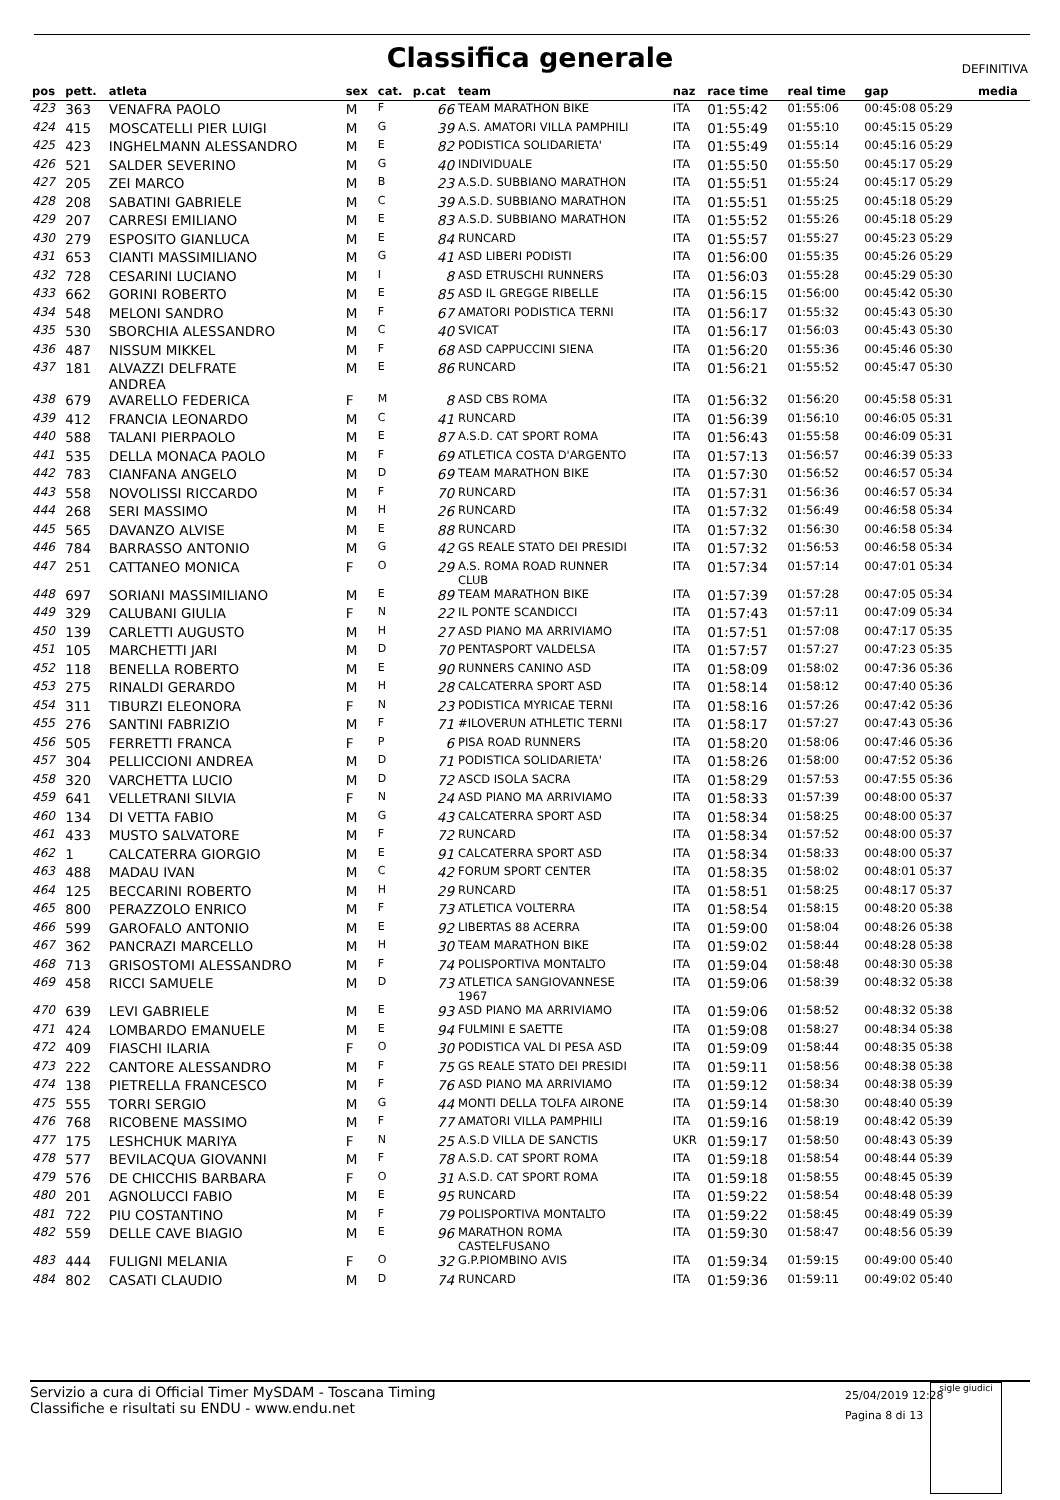Classifica generale
DEFINITIVA
| pos | pett. | atleta | sex | cat. | p.cat | team | naz | race time | real time | gap | media |
| --- | --- | --- | --- | --- | --- | --- | --- | --- | --- | --- | --- |
| 423 | 363 | VENAFRA PAOLO | M | F | 66 | TEAM MARATHON BIKE | ITA | 01:55:42 | 01:55:06 | 00:45:08 05:29 | |
| 424 | 415 | MOSCATELLI PIER LUIGI | M | G | 39 | A.S. AMATORI VILLA PAMPHILI | ITA | 01:55:49 | 01:55:10 | 00:45:15 05:29 | |
| 425 | 423 | INGHELMANN ALESSANDRO | M | E | 82 | PODISTICA SOLIDARIETA' | ITA | 01:55:49 | 01:55:14 | 00:45:16 05:29 | |
| 426 | 521 | SALDER SEVERINO | M | G | 40 | INDIVIDUALE | ITA | 01:55:50 | 01:55:50 | 00:45:17 05:29 | |
| 427 | 205 | ZEI MARCO | M | B | 23 | A.S.D. SUBBIANO MARATHON | ITA | 01:55:51 | 01:55:24 | 00:45:17 05:29 | |
| 428 | 208 | SABATINI GABRIELE | M | C | 39 | A.S.D. SUBBIANO MARATHON | ITA | 01:55:51 | 01:55:25 | 00:45:18 05:29 | |
| 429 | 207 | CARRESI EMILIANO | M | E | 83 | A.S.D. SUBBIANO MARATHON | ITA | 01:55:52 | 01:55:26 | 00:45:18 05:29 | |
| 430 | 279 | ESPOSITO GIANLUCA | M | E | 84 | RUNCARD | ITA | 01:55:57 | 01:55:27 | 00:45:23 05:29 | |
| 431 | 653 | CIANTI MASSIMILIANO | M | G | 41 | ASD LIBERI PODISTI | ITA | 01:56:00 | 01:55:35 | 00:45:26 05:29 | |
| 432 | 728 | CESARINI LUCIANO | M | I | 8 | ASD ETRUSCHI RUNNERS | ITA | 01:56:03 | 01:55:28 | 00:45:29 05:30 | |
| 433 | 662 | GORINI ROBERTO | M | E | 85 | ASD IL GREGGE RIBELLE | ITA | 01:56:15 | 01:56:00 | 00:45:42 05:30 | |
| 434 | 548 | MELONI SANDRO | M | F | 67 | AMATORI PODISTICA TERNI | ITA | 01:56:17 | 01:55:32 | 00:45:43 05:30 | |
| 435 | 530 | SBORCHIA ALESSANDRO | M | C | 40 | SVICAT | ITA | 01:56:17 | 01:56:03 | 00:45:43 05:30 | |
| 436 | 487 | NISSUM MIKKEL | M | F | 68 | ASD CAPPUCCINI SIENA | ITA | 01:56:20 | 01:55:36 | 00:45:46 05:30 | |
| 437 | 181 | ALVAZZI DELFRATE ANDREA | M | E | 86 | RUNCARD | ITA | 01:56:21 | 01:55:52 | 00:45:47 05:30 | |
| 438 | 679 | AVARELLO FEDERICA | F | M | 8 | ASD CBS ROMA | ITA | 01:56:32 | 01:56:20 | 00:45:58 05:31 | |
| 439 | 412 | FRANCIA LEONARDO | M | C | 41 | RUNCARD | ITA | 01:56:39 | 01:56:10 | 00:46:05 05:31 | |
| 440 | 588 | TALANI PIERPAOLO | M | E | 87 | A.S.D. CAT SPORT ROMA | ITA | 01:56:43 | 01:55:58 | 00:46:09 05:31 | |
| 441 | 535 | DELLA MONACA PAOLO | M | F | 69 | ATLETICA COSTA D'ARGENTO | ITA | 01:57:13 | 01:56:57 | 00:46:39 05:33 | |
| 442 | 783 | CIANFANA ANGELO | M | D | 69 | TEAM MARATHON BIKE | ITA | 01:57:30 | 01:56:52 | 00:46:57 05:34 | |
| 443 | 558 | NOVOLISSI RICCARDO | M | F | 70 | RUNCARD | ITA | 01:57:31 | 01:56:36 | 00:46:57 05:34 | |
| 444 | 268 | SERI MASSIMO | M | H | 26 | RUNCARD | ITA | 01:57:32 | 01:56:49 | 00:46:58 05:34 | |
| 445 | 565 | DAVANZO ALVISE | M | E | 88 | RUNCARD | ITA | 01:57:32 | 01:56:30 | 00:46:58 05:34 | |
| 446 | 784 | BARRASSO ANTONIO | M | G | 42 | GS REALE STATO DEI PRESIDI | ITA | 01:57:32 | 01:56:53 | 00:46:58 05:34 | |
| 447 | 251 | CATTANEO MONICA | F | O | 29 | A.S. ROMA ROAD RUNNER CLUB | ITA | 01:57:34 | 01:57:14 | 00:47:01 05:34 | |
| 448 | 697 | SORIANI MASSIMILIANO | M | E | 89 | TEAM MARATHON BIKE | ITA | 01:57:39 | 01:57:28 | 00:47:05 05:34 | |
| 449 | 329 | CALUBANI GIULIA | F | N | 22 | IL PONTE SCANDICCI | ITA | 01:57:43 | 01:57:11 | 00:47:09 05:34 | |
| 450 | 139 | CARLETTI AUGUSTO | M | H | 27 | ASD PIANO MA ARRIVIAMO | ITA | 01:57:51 | 01:57:08 | 00:47:17 05:35 | |
| 451 | 105 | MARCHETTI JARI | M | D | 70 | PENTASPORT VALDELSA | ITA | 01:57:57 | 01:57:27 | 00:47:23 05:35 | |
| 452 | 118 | BENELLA ROBERTO | M | E | 90 | RUNNERS CANINO ASD | ITA | 01:58:09 | 01:58:02 | 00:47:36 05:36 | |
| 453 | 275 | RINALDI GERARDO | M | H | 28 | CALCATERRA SPORT ASD | ITA | 01:58:14 | 01:58:12 | 00:47:40 05:36 | |
| 454 | 311 | TIBURZI ELEONORA | F | N | 23 | PODISTICA MYRICAE TERNI | ITA | 01:58:16 | 01:57:26 | 00:47:42 05:36 | |
| 455 | 276 | SANTINI FABRIZIO | M | F | 71 | #ILOVERUN ATHLETIC TERNI | ITA | 01:58:17 | 01:57:27 | 00:47:43 05:36 | |
| 456 | 505 | FERRETTI FRANCA | F | P | 6 | PISA ROAD RUNNERS | ITA | 01:58:20 | 01:58:06 | 00:47:46 05:36 | |
| 457 | 304 | PELLICCIONI ANDREA | M | D | 71 | PODISTICA SOLIDARIETA' | ITA | 01:58:26 | 01:58:00 | 00:47:52 05:36 | |
| 458 | 320 | VARCHETTA LUCIO | M | D | 72 | ASCD ISOLA SACRA | ITA | 01:58:29 | 01:57:53 | 00:47:55 05:36 | |
| 459 | 641 | VELLETRANI SILVIA | F | N | 24 | ASD PIANO MA ARRIVIAMO | ITA | 01:58:33 | 01:57:39 | 00:48:00 05:37 | |
| 460 | 134 | DI VETTA FABIO | M | G | 43 | CALCATERRA SPORT ASD | ITA | 01:58:34 | 01:58:25 | 00:48:00 05:37 | |
| 461 | 433 | MUSTO SALVATORE | M | F | 72 | RUNCARD | ITA | 01:58:34 | 01:57:52 | 00:48:00 05:37 | |
| 462 | 1 | CALCATERRA GIORGIO | M | E | 91 | CALCATERRA SPORT ASD | ITA | 01:58:34 | 01:58:33 | 00:48:00 05:37 | |
| 463 | 488 | MADAU IVAN | M | C | 42 | FORUM SPORT CENTER | ITA | 01:58:35 | 01:58:02 | 00:48:01 05:37 | |
| 464 | 125 | BECCARINI ROBERTO | M | H | 29 | RUNCARD | ITA | 01:58:51 | 01:58:25 | 00:48:17 05:37 | |
| 465 | 800 | PERAZZOLO ENRICO | M | F | 73 | ATLETICA VOLTERRA | ITA | 01:58:54 | 01:58:15 | 00:48:20 05:38 | |
| 466 | 599 | GAROFALO ANTONIO | M | E | 92 | LIBERTAS 88 ACERRA | ITA | 01:59:00 | 01:58:04 | 00:48:26 05:38 | |
| 467 | 362 | PANCRAZI MARCELLO | M | H | 30 | TEAM MARATHON BIKE | ITA | 01:59:02 | 01:58:44 | 00:48:28 05:38 | |
| 468 | 713 | GRISOSTOMI ALESSANDRO | M | F | 74 | POLISPORTIVA MONTALTO | ITA | 01:59:04 | 01:58:48 | 00:48:30 05:38 | |
| 469 | 458 | RICCI SAMUELE | M | D | 73 | ATLETICA SANGIOVANNESE 1967 | ITA | 01:59:06 | 01:58:39 | 00:48:32 05:38 | |
| 470 | 639 | LEVI GABRIELE | M | E | 93 | ASD PIANO MA ARRIVIAMO | ITA | 01:59:06 | 01:58:52 | 00:48:32 05:38 | |
| 471 | 424 | LOMBARDO EMANUELE | M | E | 94 | FULMINI E SAETTE | ITA | 01:59:08 | 01:58:27 | 00:48:34 05:38 | |
| 472 | 409 | FIASCHI ILARIA | F | O | 30 | PODISTICA VAL DI PESA ASD | ITA | 01:59:09 | 01:58:44 | 00:48:35 05:38 | |
| 473 | 222 | CANTORE ALESSANDRO | M | F | 75 | GS REALE STATO DEI PRESIDI | ITA | 01:59:11 | 01:58:56 | 00:48:38 05:38 | |
| 474 | 138 | PIETRELLA FRANCESCO | M | F | 76 | ASD PIANO MA ARRIVIAMO | ITA | 01:59:12 | 01:58:34 | 00:48:38 05:39 | |
| 475 | 555 | TORRI SERGIO | M | G | 44 | MONTI DELLA TOLFA AIRONE | ITA | 01:59:14 | 01:58:30 | 00:48:40 05:39 | |
| 476 | 768 | RICOBENE MASSIMO | M | F | 77 | AMATORI VILLA PAMPHILI | ITA | 01:59:16 | 01:58:19 | 00:48:42 05:39 | |
| 477 | 175 | LESHCHUK MARIYA | F | N | 25 | A.S.D VILLA DE SANCTIS | UKR | 01:59:17 | 01:58:50 | 00:48:43 05:39 | |
| 478 | 577 | BEVILACQUA GIOVANNI | M | F | 78 | A.S.D. CAT SPORT ROMA | ITA | 01:59:18 | 01:58:54 | 00:48:44 05:39 | |
| 479 | 576 | DE CHICCHIS BARBARA | F | O | 31 | A.S.D. CAT SPORT ROMA | ITA | 01:59:18 | 01:58:55 | 00:48:45 05:39 | |
| 480 | 201 | AGNOLUCCI FABIO | M | E | 95 | RUNCARD | ITA | 01:59:22 | 01:58:54 | 00:48:48 05:39 | |
| 481 | 722 | PIU COSTANTINO | M | F | 79 | POLISPORTIVA MONTALTO | ITA | 01:59:22 | 01:58:45 | 00:48:49 05:39 | |
| 482 | 559 | DELLE CAVE BIAGIO | M | E | 96 | MARATHON ROMA CASTELFUSANO | ITA | 01:59:30 | 01:58:47 | 00:48:56 05:39 | |
| 483 | 444 | FULIGNI MELANIA | F | O | 32 | G.P.PIOMBINO AVIS | ITA | 01:59:34 | 01:59:15 | 00:49:00 05:40 | |
| 484 | 802 | CASATI CLAUDIO | M | D | 74 | RUNCARD | ITA | 01:59:36 | 01:59:11 | 00:49:02 05:40 | |
Servizio a cura di Official Timer MySDAM - Toscana Timing
Classifiche e risultati su ENDU - www.endu.net
25/04/2019 12:28
Pagina 8 di 13
sigle giudici